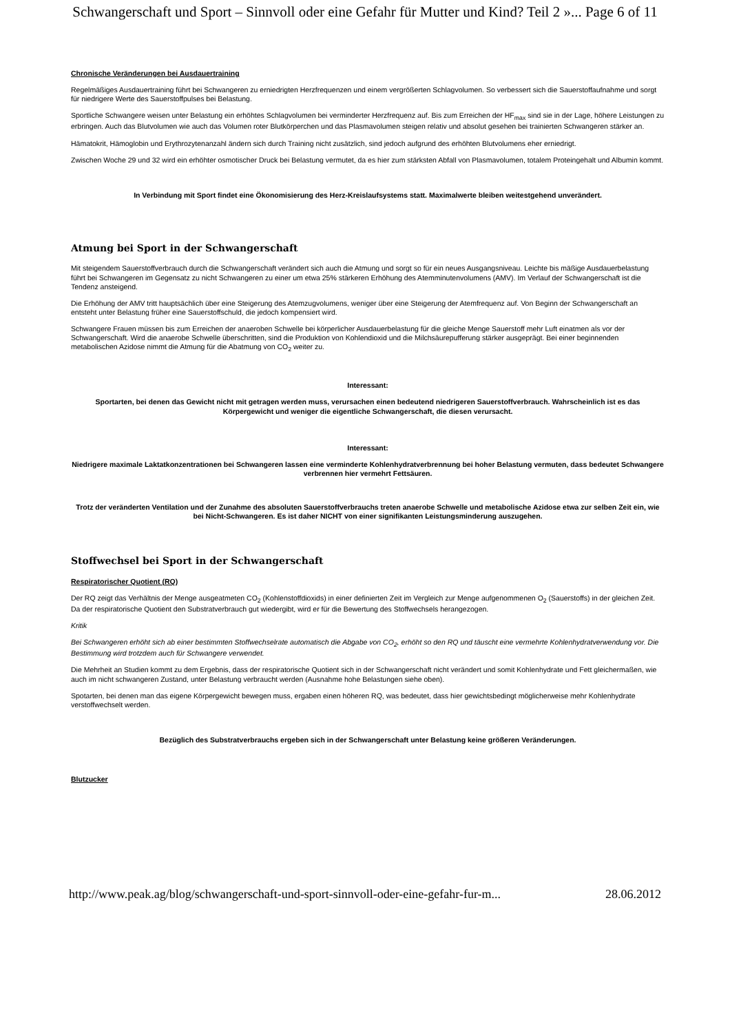Schwangerschaft und Sport – Sinnvoll oder eine Gefahr für Mutter und Kind? Teil 2 »... Page 6 of 11
Chronische Veränderungen bei Ausdauertraining
Regelmäßiges Ausdauertraining führt bei Schwangeren zu erniedrigten Herzfrequenzen und einem vergrößerten Schlagvolumen. So verbessert sich die Sauerstoffaufnahme und sorgt für niedrigere Werte des Sauerstoffpulses bei Belastung.
Sportliche Schwangere weisen unter Belastung ein erhöhtes Schlagvolumen bei verminderter Herzfrequenz auf. Bis zum Erreichen der HF<sub>max</sub> sind sie in der Lage, höhere Leistungen zu erbringen. Auch das Blutvolumen wie auch das Volumen roter Blutkörperchen und das Plasmavolumen steigen relativ und absolut gesehen bei trainierten Schwangeren stärker an.
Hämatokrit, Hämoglobin und Erythrozytenanzahl ändern sich durch Training nicht zusätzlich, sind jedoch aufgrund des erhöhten Blutvolumens eher erniedrigt.
Zwischen Woche 29 und 32 wird ein erhöhter osmotischer Druck bei Belastung vermutet, da es hier zum stärksten Abfall von Plasmavolumen, totalem Proteingehalt und Albumin kommt.
In Verbindung mit Sport findet eine Ökonomisierung des Herz-Kreislaufsystems statt. Maximalwerte bleiben weitestgehend unverändert.
Atmung bei Sport in der Schwangerschaft
Mit steigendem Sauerstoffverbrauch durch die Schwangerschaft verändert sich auch die Atmung und sorgt so für ein neues Ausgangsniveau. Leichte bis mäßige Ausdauerbelastung führt bei Schwangeren im Gegensatz zu nicht Schwangeren zu einer um etwa 25% stärkeren Erhöhung des Atemminutenvolumens (AMV). Im Verlauf der Schwangerschaft ist die Tendenz ansteigend.
Die Erhöhung der AMV tritt hauptsächlich über eine Steigerung des Atemzugvolumens, weniger über eine Steigerung der Atemfrequenz auf. Von Beginn der Schwangerschaft an entsteht unter Belastung früher eine Sauerstoffschuld, die jedoch kompensiert wird.
Schwangere Frauen müssen bis zum Erreichen der anaeroben Schwelle bei körperlicher Ausdauerbelastung für die gleiche Menge Sauerstoff mehr Luft einatmen als vor der Schwangerschaft. Wird die anaerobe Schwelle überschritten, sind die Produktion von Kohlendioxid und die Milchsäurepufferung stärker ausgeprägt. Bei einer beginnenden metabolischen Azidose nimmt die Atmung für die Abatmung von CO<sub>2</sub> weiter zu.
Interessant:
Sportarten, bei denen das Gewicht nicht mit getragen werden muss, verursachen einen bedeutend niedrigeren Sauerstoffverbrauch. Wahrscheinlich ist es das Körpergewicht und weniger die eigentliche Schwangerschaft, die diesen verursacht.
Interessant:
Niedrigere maximale Laktatkonzentrationen bei Schwangeren lassen eine verminderte Kohlenhydratverbrennung bei hoher Belastung vermuten, dass bedeutet Schwangere verbrennen hier vermehrt Fettsäuren.
Trotz der veränderten Ventilation und der Zunahme des absoluten Sauerstoffverbrauchs treten anaerobe Schwelle und metabolische Azidose etwa zur selben Zeit ein, wie bei Nicht-Schwangeren. Es ist daher NICHT von einer signifikanten Leistungsminderung auszugehen.
Stoffwechsel bei Sport in der Schwangerschaft
Respiratorischer Quotient (RQ)
Der RQ zeigt das Verhältnis der Menge ausgeatmeten CO<sub>2</sub> (Kohlenstoffdioxids) in einer definierten Zeit im Vergleich zur Menge aufgenommenen O<sub>2</sub> (Sauerstoffs) in der gleichen Zeit. Da der respiratorische Quotient den Substratverbrauch gut wiedergibt, wird er für die Bewertung des Stoffwechsels herangezogen.
Kritik
Bei Schwangeren erhöht sich ab einer bestimmten Stoffwechselrate automatisch die Abgabe von CO<sub>2</sub>, erhöht so den RQ und täuscht eine vermehrte Kohlenhydratverwendung vor. Die Bestimmung wird trotzdem auch für Schwangere verwendet.
Die Mehrheit an Studien kommt zu dem Ergebnis, dass der respiratorische Quotient sich in der Schwangerschaft nicht verändert und somit Kohlenhydrate und Fett gleichermaßen, wie auch im nicht schwangeren Zustand, unter Belastung verbraucht werden (Ausnahme hohe Belastungen siehe oben).
Spotarten, bei denen man das eigene Körpergewicht bewegen muss, ergaben einen höheren RQ, was bedeutet, dass hier gewichtsbedingt möglicherweise mehr Kohlenhydrate verstoffwechselt werden.
Bezüglich des Substratverbrauchs ergeben sich in der Schwangerschaft unter Belastung keine größeren Veränderungen.
Blutzucker
http://www.peak.ag/blog/schwangerschaft-und-sport-sinnvoll-oder-eine-gefahr-fur-m... 28.06.2012